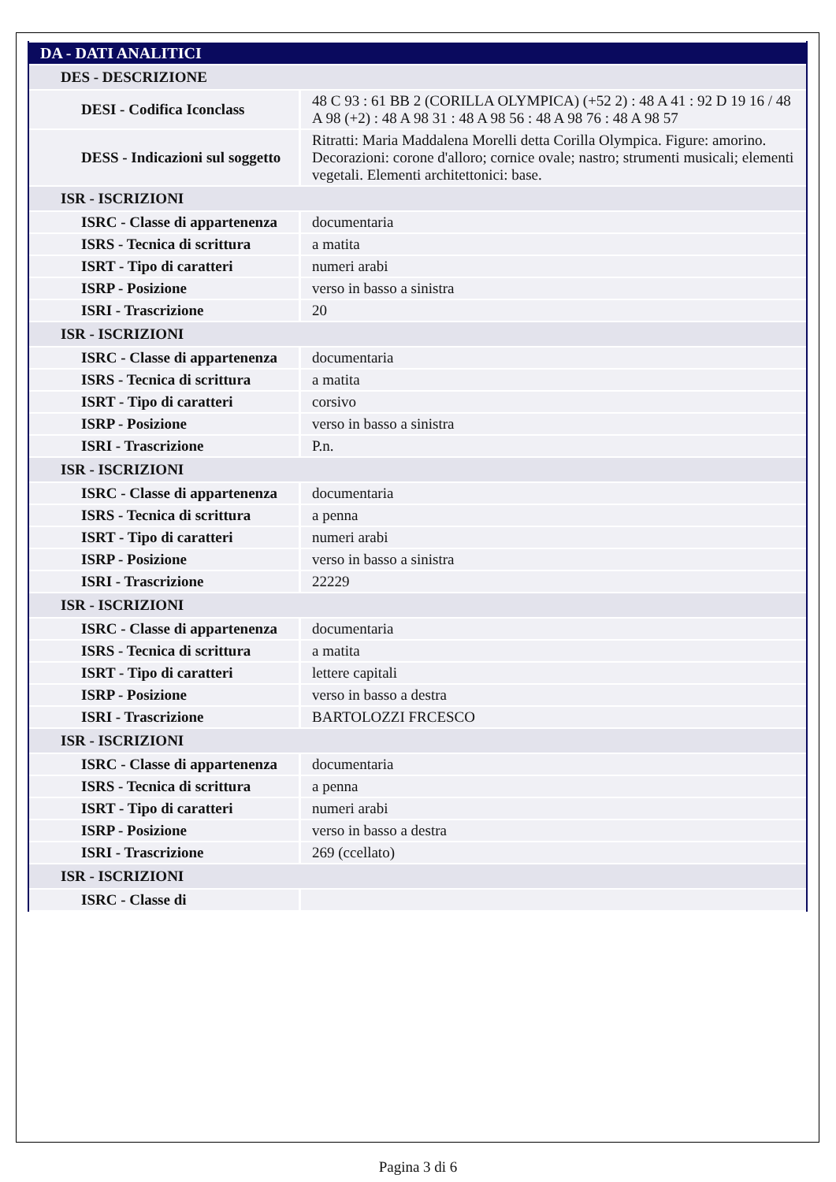| DA - DATI ANALITICI | |
| DES - DESCRIZIONE | |
| DESI - Codifica Iconclass | 48 C 93 : 61 BB 2 (CORILLA OLYMPICA) (+52 2) : 48 A 41 : 92 D 19 16 / 48 A 98 (+2) : 48 A 98 31 : 48 A 98 56 : 48 A 98 76 : 48 A 98 57 |
| DESS - Indicazioni sul soggetto | Ritratti: Maria Maddalena Morelli detta Corilla Olympica. Figure: amorino. Decorazioni: corone d'alloro; cornice ovale; nastro; strumenti musicali; elementi vegetali. Elementi architettonici: base. |
| ISR - ISCRIZIONI | |
| ISRC - Classe di appartenenza | documentaria |
| ISRS - Tecnica di scrittura | a matita |
| ISRT - Tipo di caratteri | numeri arabi |
| ISRP - Posizione | verso in basso a sinistra |
| ISRI - Trascrizione | 20 |
| ISR - ISCRIZIONI | |
| ISRC - Classe di appartenenza | documentaria |
| ISRS - Tecnica di scrittura | a matita |
| ISRT - Tipo di caratteri | corsivo |
| ISRP - Posizione | verso in basso a sinistra |
| ISRI - Trascrizione | P.n. |
| ISR - ISCRIZIONI | |
| ISRC - Classe di appartenenza | documentaria |
| ISRS - Tecnica di scrittura | a penna |
| ISRT - Tipo di caratteri | numeri arabi |
| ISRP - Posizione | verso in basso a sinistra |
| ISRI - Trascrizione | 22229 |
| ISR - ISCRIZIONI | |
| ISRC - Classe di appartenenza | documentaria |
| ISRS - Tecnica di scrittura | a matita |
| ISRT - Tipo di caratteri | lettere capitali |
| ISRP - Posizione | verso in basso a destra |
| ISRI - Trascrizione | BARTOLOZZI FRCESCO |
| ISR - ISCRIZIONI | |
| ISRC - Classe di appartenenza | documentaria |
| ISRS - Tecnica di scrittura | a penna |
| ISRT - Tipo di caratteri | numeri arabi |
| ISRP - Posizione | verso in basso a destra |
| ISRI - Trascrizione | 269 (ccellato) |
| ISR - ISCRIZIONI | |
| ISRC - Classe di | |
Pagina 3 di 6